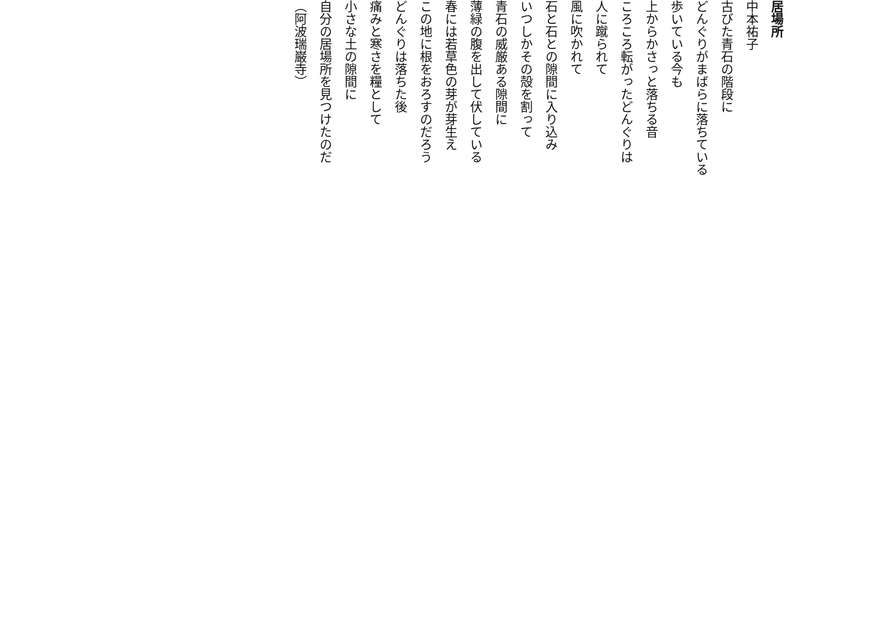居場所
中本祐子
古びた青石の階段に
どんぐりがまばらに落ちている
歩いている今も
上からかさっと落ちる音
ころころ転がったどんぐりは
人に蹴られて
風に吹かれて
石と石との隙間に入り込み
いつしかその殻を割って
青石の威厳ある隙間に
薄緑の腹を出して伏している
春には若草色の芽が芽生え
この地に根をおろすのだろう
どんぐりは落ちた後
痛みと寒さを糧として
小さな土の隙間に
自分の居場所を見つけたのだ
（阿波瑞巌寺）